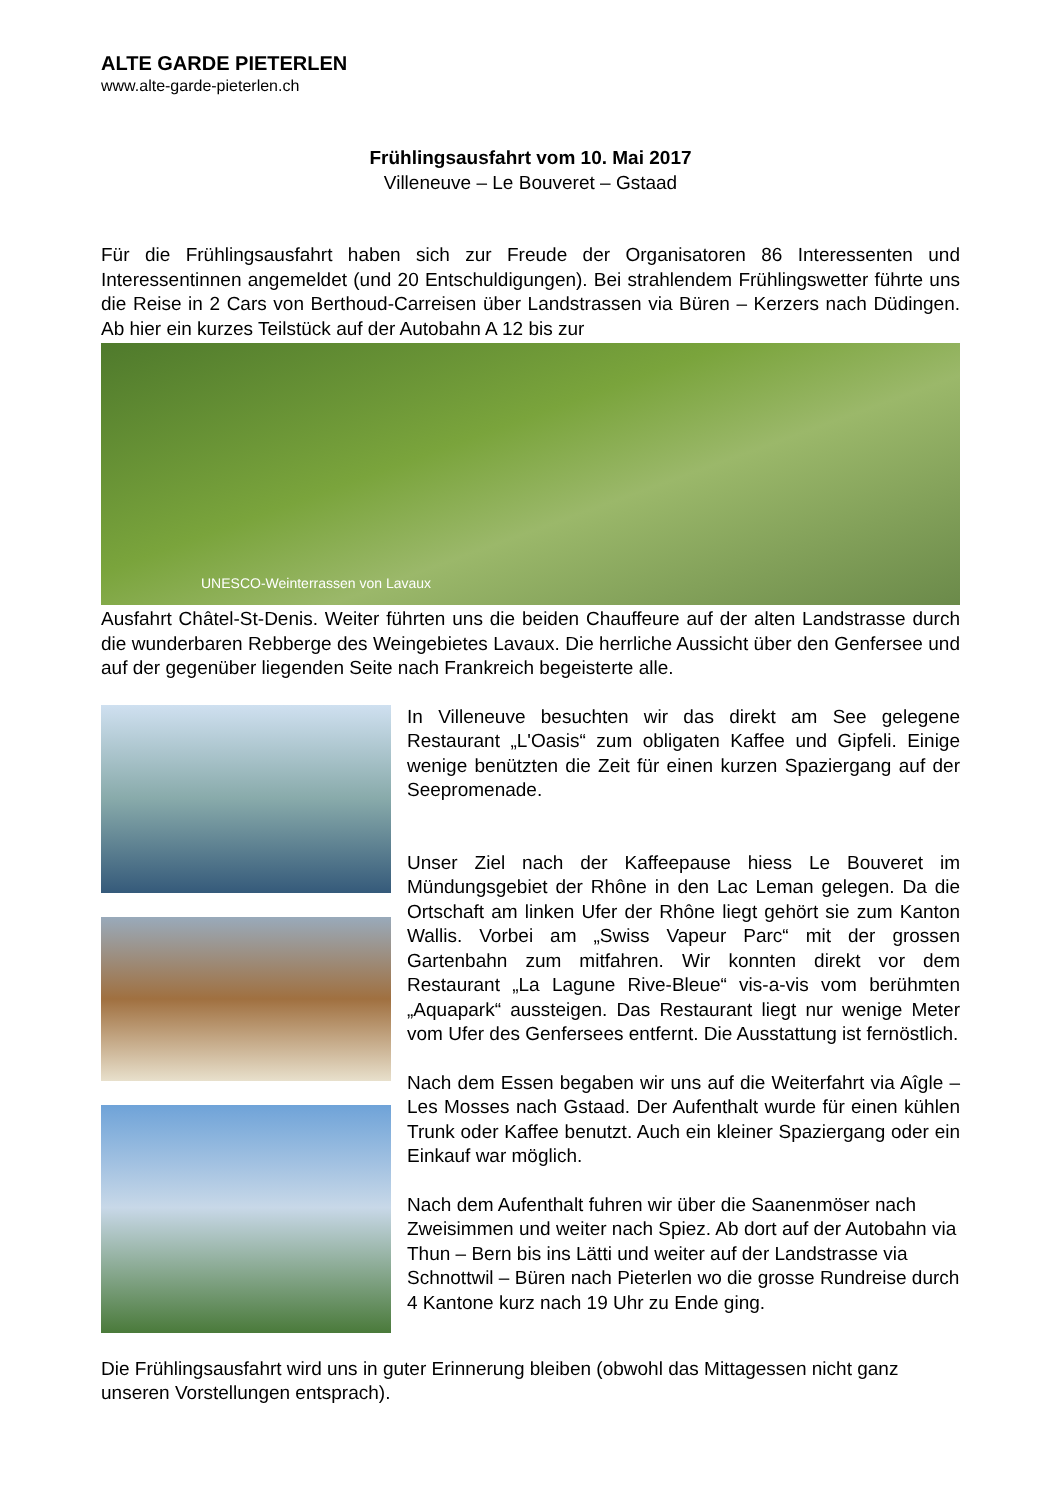ALTE GARDE PIETERLEN
www.alte-garde-pieterlen.ch
Frühlingsausfahrt vom 10. Mai 2017
Villeneuve – Le Bouveret – Gstaad
Für die Frühlingsausfahrt haben sich zur Freude der Organisatoren 86 Interessenten und Interessentinnen angemeldet (und 20 Entschuldigungen). Bei strahlendem Frühlingswetter führte uns die Reise in 2 Cars von Berthoud-Carreisen über Landstrassen via Büren – Kerzers nach Düdingen. Ab hier ein kurzes Teilstück auf der Autobahn A 12 bis zur
UNESCO-Weinterrassen von Lavaux
Ausfahrt Châtel-St-Denis. Weiter führten uns die beiden Chauffeure auf der alten Landstrasse durch die wunderbaren Rebberge des Weingebietes Lavaux. Die herrliche Aussicht über den Genfersee und auf der gegenüber liegenden Seite nach Frankreich begeisterte alle.
In Villeneuve besuchten wir das direkt am See gelegene Restaurant „L'Oasis“ zum obligaten Kaffee und Gipfeli. Einige wenige benützten die Zeit für einen kurzen Spaziergang auf der Seepromenade.
Unser Ziel nach der Kaffeepause hiess Le Bouveret im Mündungsgebiet der Rhône in den Lac Leman gelegen. Da die Ortschaft am linken Ufer der Rhône liegt gehört sie zum Kanton Wallis. Vorbei am „Swiss Vapeur Parc“ mit der grossen Gartenbahn zum mitfahren. Wir konnten direkt vor dem Restaurant „La Lagune Rive-Bleue“ vis-a-vis vom berühmten „Aquapark“ aussteigen. Das Restaurant liegt nur wenige Meter vom Ufer des Genfersees entfernt. Die Ausstattung ist fernöstlich.
Nach dem Essen begaben wir uns auf die Weiterfahrt via Aîgle – Les Mosses nach Gstaad. Der Aufenthalt wurde für einen kühlen Trunk oder Kaffee benutzt. Auch ein kleiner Spaziergang oder ein Einkauf war möglich.
Nach dem Aufenthalt fuhren wir über die Saanenmöser nach Zweisimmen und weiter nach Spiez. Ab dort auf der Autobahn via Thun – Bern bis ins Lätti und weiter auf der Landstrasse via Schnottwil – Büren nach Pieterlen wo die grosse Rundreise durch 4 Kantone kurz nach 19 Uhr zu Ende ging.
Die Frühlingsausfahrt wird uns in guter Erinnerung bleiben (obwohl das Mittagessen nicht ganz unseren Vorstellungen entsprach).